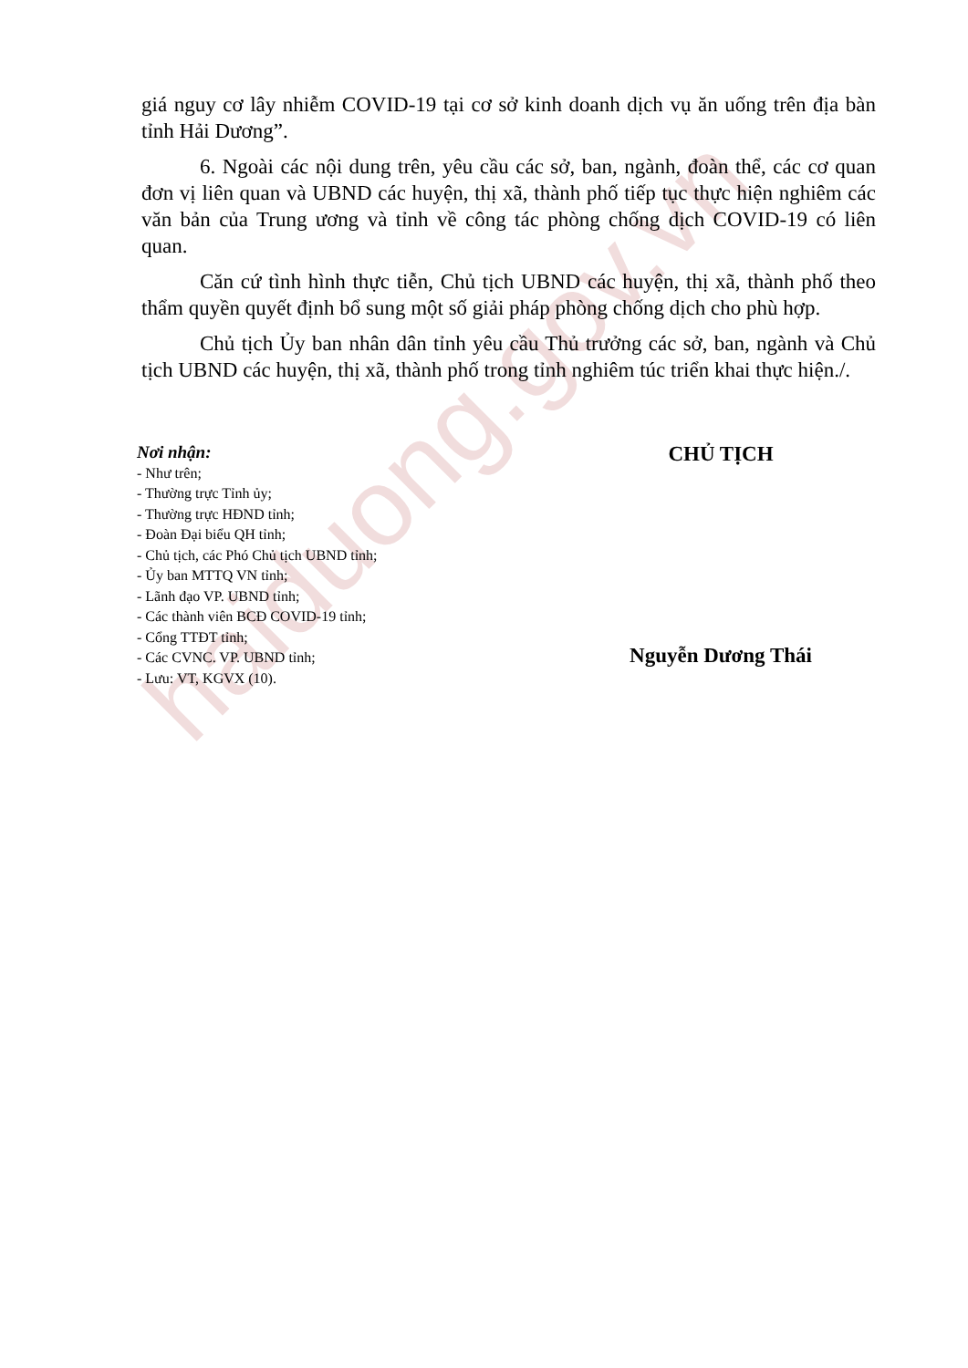haiduong.gov.vn
giá nguy cơ lây nhiễm COVID-19 tại cơ sở kinh doanh dịch vụ ăn uống trên địa bàn tỉnh Hải Dương”.
6. Ngoài các nội dung trên, yêu cầu các sở, ban, ngành, đoàn thể, các cơ quan đơn vị liên quan và UBND các huyện, thị xã, thành phố tiếp tục thực hiện nghiêm các văn bản của Trung ương và tỉnh về công tác phòng chống dịch COVID-19 có liên quan.
Căn cứ tình hình thực tiễn, Chủ tịch UBND các huyện, thị xã, thành phố theo thẩm quyền quyết định bổ sung một số giải pháp phòng chống dịch cho phù hợp.
Chủ tịch Ủy ban nhân dân tỉnh yêu cầu Thủ trưởng các sở, ban, ngành và Chủ tịch UBND các huyện, thị xã, thành phố trong tỉnh nghiêm túc triển khai thực hiện./.
Nơi nhận:
- Như trên;
- Thường trực Tỉnh ủy;
- Thường trực HĐND tỉnh;
- Đoàn Đại biểu QH tỉnh;
- Chủ tịch, các Phó Chủ tịch UBND tỉnh;
- Ủy ban MTTQ VN tỉnh;
- Lãnh đạo VP. UBND tỉnh;
- Các thành viên BCĐ COVID-19 tỉnh;
- Cổng TTĐT tỉnh;
- Các CVNC. VP. UBND tỉnh;
- Lưu: VT, KGVX (10).
CHỦ TỊCH
Nguyễn Dương Thái